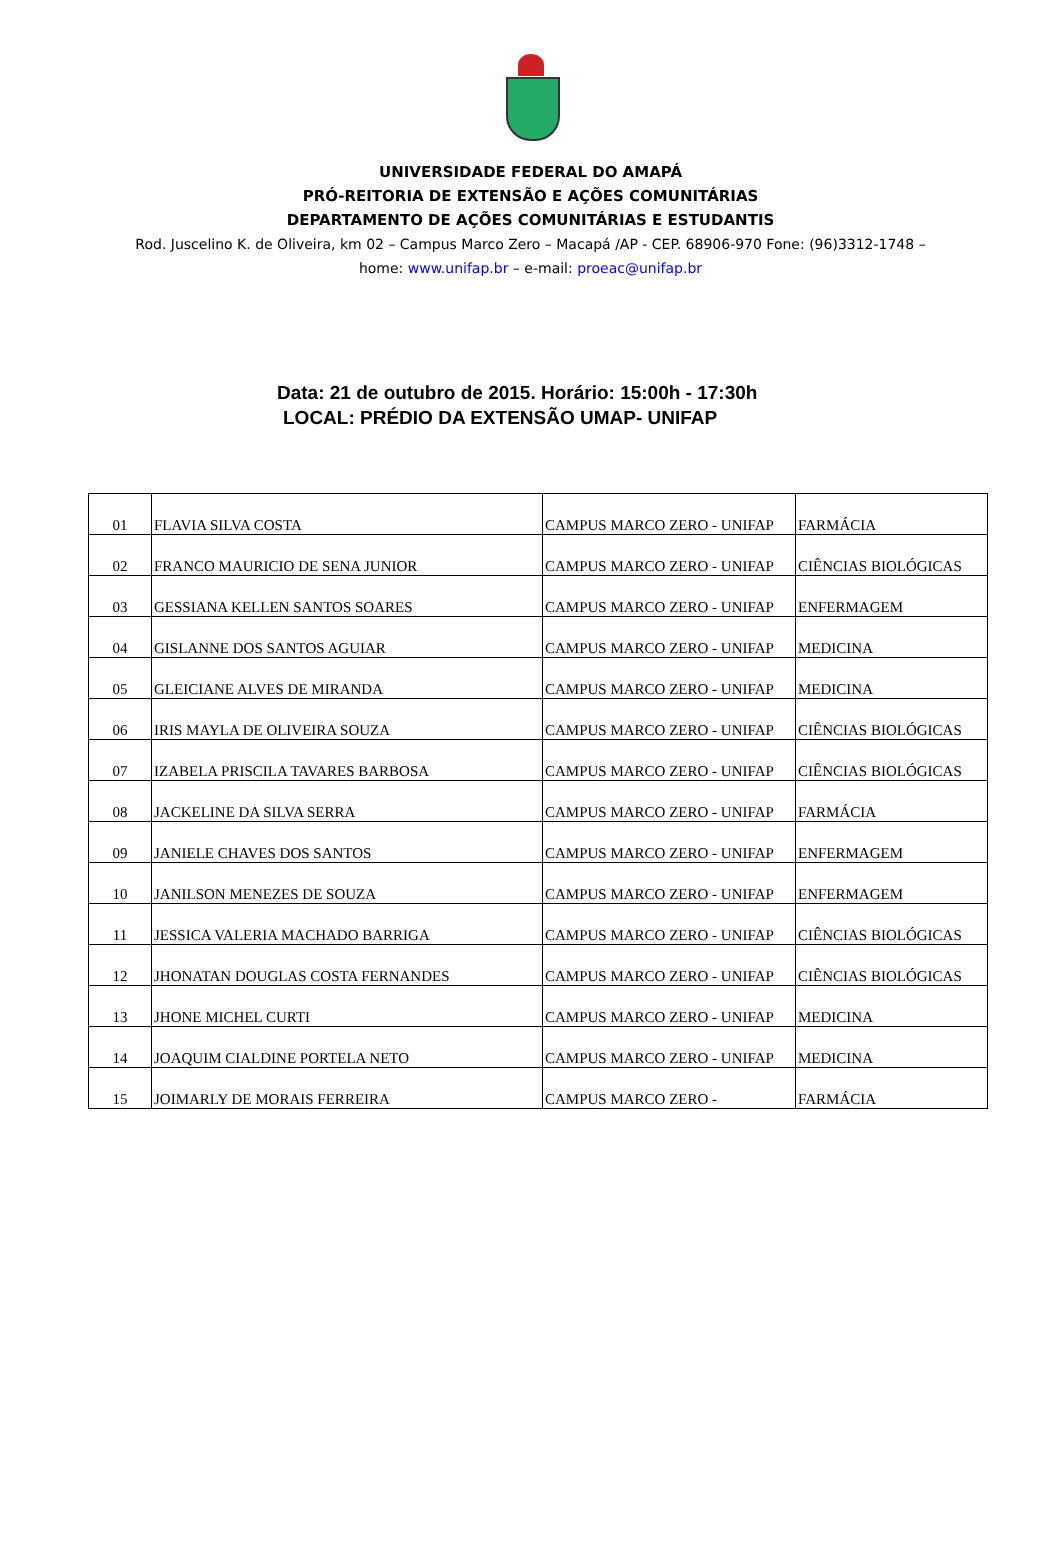UNIVERSIDADE FEDERAL DO AMAPÁ
PRÓ-REITORIA DE EXTENSÃO E AÇÕES COMUNITÁRIAS
DEPARTAMENTO DE AÇÕES COMUNITÁRIAS E ESTUDANTIS
Rod. Juscelino K. de Oliveira, km 02 – Campus Marco Zero – Macapá /AP - CEP. 68906-970 Fone: (96)3312-1748 – home: www.unifap.br – e-mail: proeac@unifap.br
Data: 21 de outubro de 2015. Horário: 15:00h - 17:30h
LOCAL: PRÉDIO DA EXTENSÃO UMAP- UNIFAP
| 01 | FLAVIA SILVA COSTA | CAMPUS MARCO ZERO - UNIFAP | FARMÁCIA |
| 02 | FRANCO MAURICIO DE SENA JUNIOR | CAMPUS MARCO ZERO - UNIFAP | CIÊNCIAS BIOLÓGICAS |
| 03 | GESSIANA KELLEN SANTOS SOARES | CAMPUS MARCO ZERO - UNIFAP | ENFERMAGEM |
| 04 | GISLANNE DOS SANTOS AGUIAR | CAMPUS MARCO ZERO - UNIFAP | MEDICINA |
| 05 | GLEICIANE ALVES DE MIRANDA | CAMPUS MARCO ZERO - UNIFAP | MEDICINA |
| 06 | IRIS MAYLA DE OLIVEIRA SOUZA | CAMPUS MARCO ZERO - UNIFAP | CIÊNCIAS BIOLÓGICAS |
| 07 | IZABELA PRISCILA TAVARES BARBOSA | CAMPUS MARCO ZERO - UNIFAP | CIÊNCIAS BIOLÓGICAS |
| 08 | JACKELINE DA SILVA SERRA | CAMPUS MARCO ZERO - UNIFAP | FARMÁCIA |
| 09 | JANIELE CHAVES DOS SANTOS | CAMPUS MARCO ZERO - UNIFAP | ENFERMAGEM |
| 10 | JANILSON MENEZES DE SOUZA | CAMPUS MARCO ZERO - UNIFAP | ENFERMAGEM |
| 11 | JESSICA VALERIA MACHADO BARRIGA | CAMPUS MARCO ZERO - UNIFAP | CIÊNCIAS BIOLÓGICAS |
| 12 | JHONATAN DOUGLAS COSTA FERNANDES | CAMPUS MARCO ZERO - UNIFAP | CIÊNCIAS BIOLÓGICAS |
| 13 | JHONE MICHEL CURTI | CAMPUS MARCO ZERO - UNIFAP | MEDICINA |
| 14 | JOAQUIM CIALDINE PORTELA NETO | CAMPUS MARCO ZERO - UNIFAP | MEDICINA |
| 15 | JOIMARLY DE MORAIS FERREIRA | CAMPUS MARCO ZERO - | FARMÁCIA |